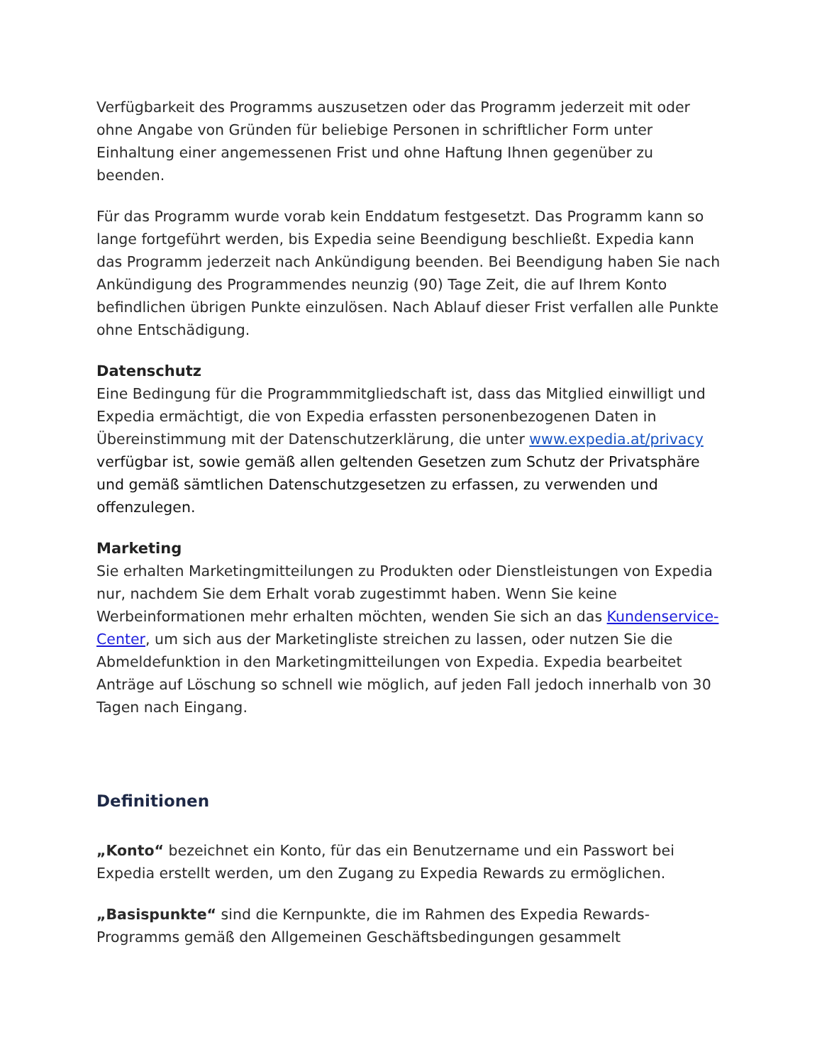Verfügbarkeit des Programms auszusetzen oder das Programm jederzeit mit oder ohne Angabe von Gründen für beliebige Personen in schriftlicher Form unter Einhaltung einer angemessenen Frist und ohne Haftung Ihnen gegenüber zu beenden.
Für das Programm wurde vorab kein Enddatum festgesetzt. Das Programm kann so lange fortgeführt werden, bis Expedia seine Beendigung beschließt. Expedia kann das Programm jederzeit nach Ankündigung beenden. Bei Beendigung haben Sie nach Ankündigung des Programmendes neunzig (90) Tage Zeit, die auf Ihrem Konto befindlichen übrigen Punkte einzulösen. Nach Ablauf dieser Frist verfallen alle Punkte ohne Entschädigung.
Datenschutz
Eine Bedingung für die Programmmitgliedschaft ist, dass das Mitglied einwilligt und Expedia ermächtigt, die von Expedia erfassten personenbezogenen Daten in Übereinstimmung mit der Datenschutzerklärung, die unter www.expedia.at/privacy verfügbar ist, sowie gemäß allen geltenden Gesetzen zum Schutz der Privatsphäre und gemäß sämtlichen Datenschutzgesetzen zu erfassen, zu verwenden und offenzulegen.
Marketing
Sie erhalten Marketingmitteilungen zu Produkten oder Dienstleistungen von Expedia nur, nachdem Sie dem Erhalt vorab zugestimmt haben. Wenn Sie keine Werbeinformationen mehr erhalten möchten, wenden Sie sich an das Kundenservice-Center, um sich aus der Marketingliste streichen zu lassen, oder nutzen Sie die Abmeldefunktion in den Marketingmitteilungen von Expedia. Expedia bearbeitet Anträge auf Löschung so schnell wie möglich, auf jeden Fall jedoch innerhalb von 30 Tagen nach Eingang.
Definitionen
„Konto“ bezeichnet ein Konto, für das ein Benutzername und ein Passwort bei Expedia erstellt werden, um den Zugang zu Expedia Rewards zu ermöglichen.
„Basispunkte“ sind die Kernpunkte, die im Rahmen des Expedia Rewards-Programms gemäß den Allgemeinen Geschäftsbedingungen gesammelt